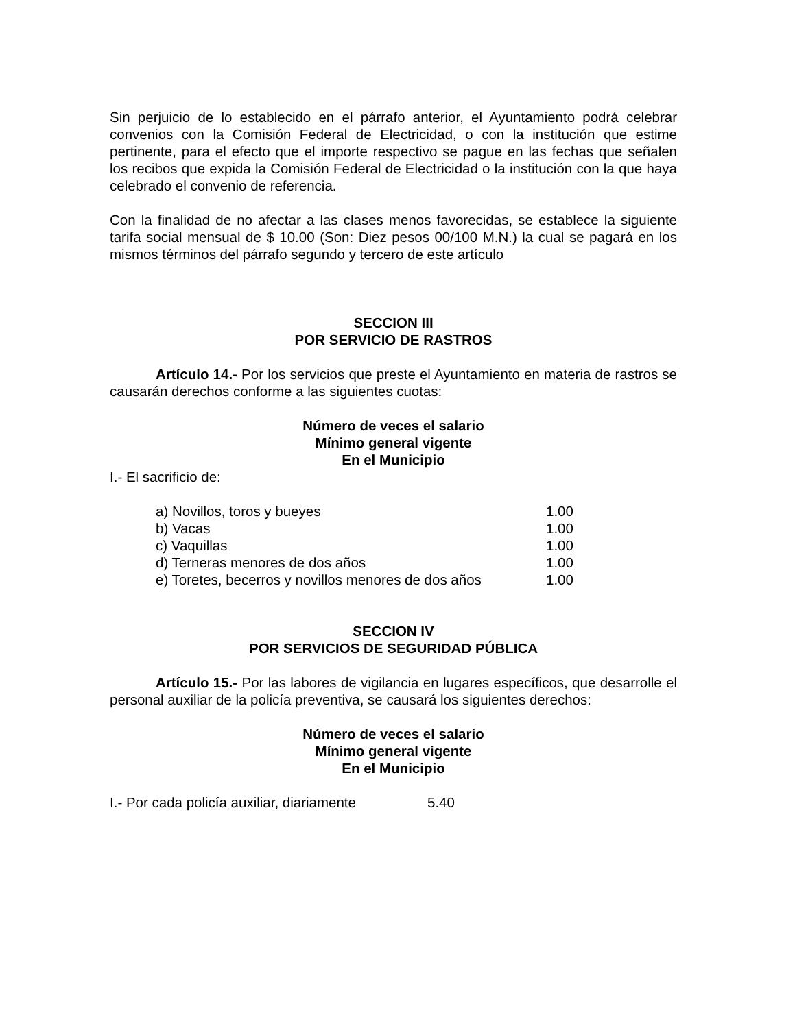Sin perjuicio de lo establecido en el párrafo anterior, el Ayuntamiento podrá celebrar convenios con la Comisión Federal de Electricidad, o con la institución que estime pertinente, para el efecto que el importe respectivo se pague en las fechas que señalen los recibos que expida la Comisión Federal de Electricidad o la institución con la que haya celebrado el convenio de referencia.
Con la finalidad de no afectar a las clases menos favorecidas, se establece la siguiente tarifa social mensual de $ 10.00 (Son: Diez pesos 00/100 M.N.) la cual se pagará en los mismos términos del párrafo segundo y tercero de este artículo
SECCION III
POR SERVICIO DE RASTROS
Artículo 14.- Por los servicios que preste el Ayuntamiento en materia de rastros se causarán derechos conforme a las siguientes cuotas:
Número de veces el salario
Mínimo general vigente
En el Municipio
I.- El sacrificio de:
| a) Novillos, toros y bueyes | 1.00 |
| b) Vacas | 1.00 |
| c) Vaquillas | 1.00 |
| d) Terneras menores de dos años | 1.00 |
| e) Toretes, becerros y novillos menores de dos años | 1.00 |
SECCION IV
POR SERVICIOS DE SEGURIDAD PÚBLICA
Artículo 15.- Por las labores de vigilancia en lugares específicos, que desarrolle el personal auxiliar de la policía preventiva, se causará los siguientes derechos:
Número de veces el salario
Mínimo general vigente
En el Municipio
| I.- Por cada policía auxiliar, diariamente | 5.40 |